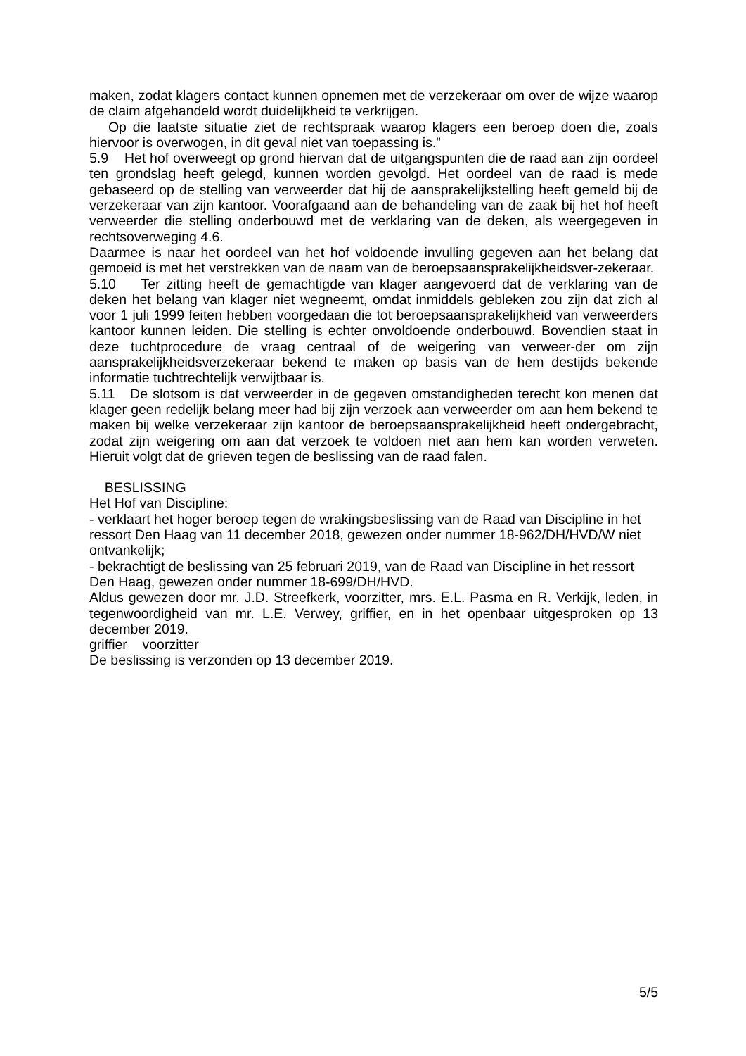maken, zodat klagers contact kunnen opnemen met de verzekeraar om over de wijze waarop de claim afgehandeld wordt duidelijkheid te verkrijgen.
Op die laatste situatie ziet de rechtspraak waarop klagers een beroep doen die, zoals hiervoor is overwogen, in dit geval niet van toepassing is.”
5.9 Het hof overweegt op grond hiervan dat de uitgangspunten die de raad aan zijn oordeel ten grondslag heeft gelegd, kunnen worden gevolgd. Het oordeel van de raad is mede gebaseerd op de stelling van verweerder dat hij de aansprakelijkstelling heeft gemeld bij de verzekeraar van zijn kantoor. Voorafgaand aan de behandeling van de zaak bij het hof heeft verweerder die stelling onderbouwd met de verklaring van de deken, als weergegeven in rechtsoverweging 4.6.
Daarmee is naar het oordeel van het hof voldoende invulling gegeven aan het belang dat gemoeid is met het verstrekken van de naam van de beroepsaansprakelijkheidsver-zekeraar.
5.10 Ter zitting heeft de gemachtigde van klager aangevoerd dat de verklaring van de deken het belang van klager niet wegneemt, omdat inmiddels gebleken zou zijn dat zich al voor 1 juli 1999 feiten hebben voorgedaan die tot beroepsaansprakelijkheid van verweerders kantoor kunnen leiden. Die stelling is echter onvoldoende onderbouwd. Bovendien staat in deze tuchtprocedure de vraag centraal of de weigering van verweer-der om zijn aansprakelijkheidsverzekeraar bekend te maken op basis van de hem destijds bekende informatie tuchtrechtelijk verwijtbaar is.
5.11 De slotsom is dat verweerder in de gegeven omstandigheden terecht kon menen dat klager geen redelijk belang meer had bij zijn verzoek aan verweerder om aan hem bekend te maken bij welke verzekeraar zijn kantoor de beroepsaansprakelijkheid heeft ondergebracht, zodat zijn weigering om aan dat verzoek te voldoen niet aan hem kan worden verweten. Hieruit volgt dat de grieven tegen de beslissing van de raad falen.
BESLISSING
Het Hof van Discipline:
- verklaart het hoger beroep tegen de wrakingsbeslissing van de Raad van Discipline in het ressort Den Haag van 11 december 2018, gewezen onder nummer 18-962/DH/HVD/W niet ontvankelijk;
- bekrachtigt de beslissing van 25 februari 2019, van de Raad van Discipline in het ressort Den Haag, gewezen onder nummer 18-699/DH/HVD.
Aldus gewezen door mr. J.D. Streefkerk, voorzitter, mrs. E.L. Pasma en R. Verkijk, leden, in tegenwoordigheid van mr. L.E. Verwey, griffier, en in het openbaar uitgesproken op 13 december 2019.
griffier voorzitter
De beslissing is verzonden op 13 december 2019.
5/5